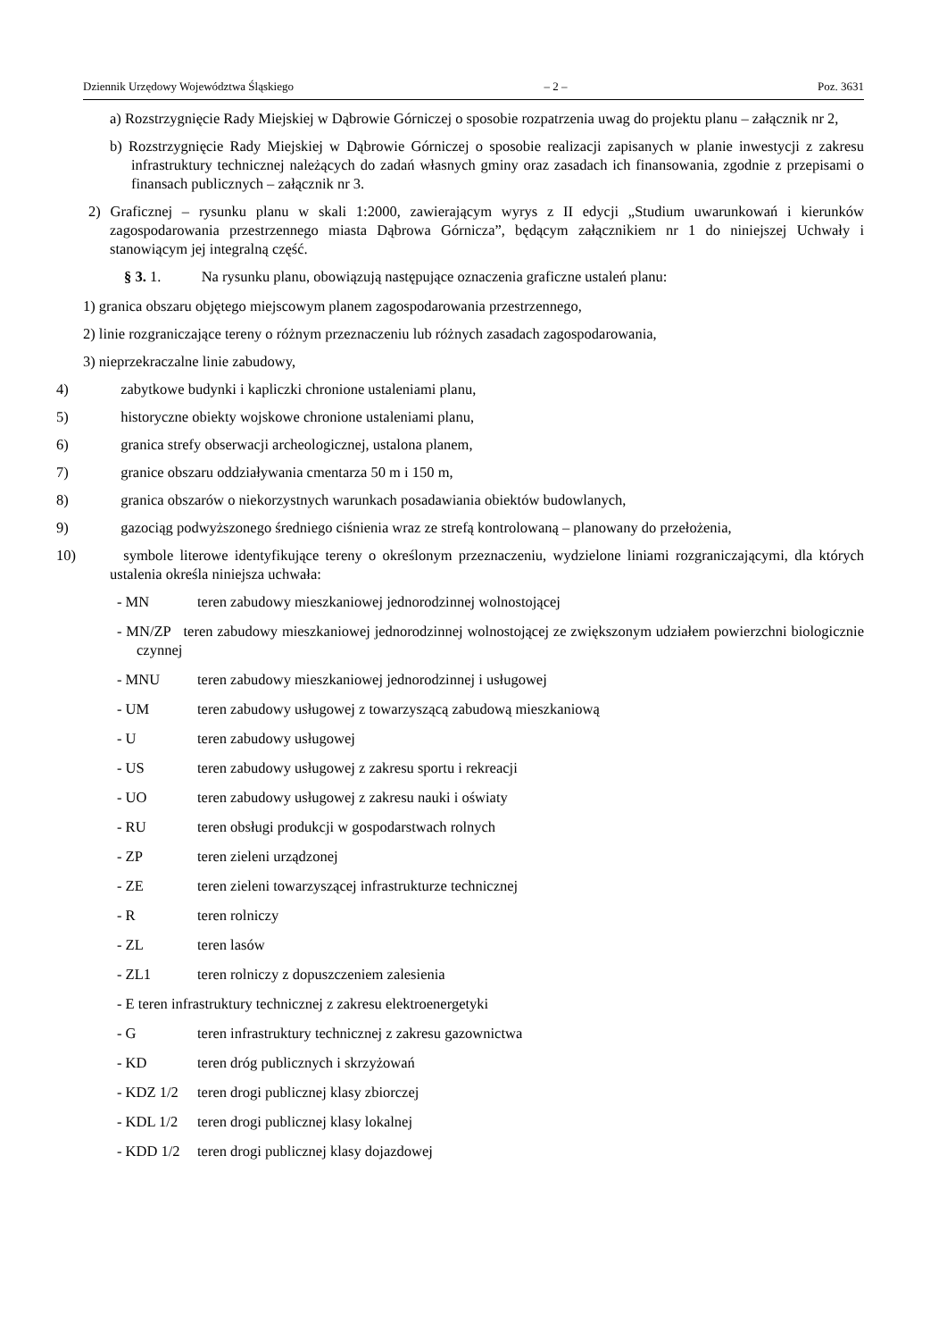Dziennik Urzędowy Województwa Śląskiego – 2 – Poz. 3631
a) Rozstrzygnięcie Rady Miejskiej w Dąbrowie Górniczej o sposobie rozpatrzenia uwag do projektu planu – załącznik nr 2,
b) Rozstrzygnięcie Rady Miejskiej w Dąbrowie Górniczej o sposobie realizacji zapisanych w planie inwestycji z zakresu infrastruktury technicznej należących do zadań własnych gminy oraz zasadach ich finansowania, zgodnie z przepisami o finansach publicznych – załącznik nr 3.
2) Graficznej – rysunku planu w skali 1:2000, zawierającym wyrys z II edycji „Studium uwarunkowań i kierunków zagospodarowania przestrzennego miasta Dąbrowa Górnicza”, będącym załącznikiem nr 1 do niniejszej Uchwały i stanowiącym jej integralną część.
§ 3. 1. Na rysunku planu, obowiązują następujące oznaczenia graficzne ustaleń planu:
1) granica obszaru objętego miejscowym planem zagospodarowania przestrzennego,
2) linie rozgraniczające tereny o różnym przeznaczeniu lub różnych zasadach zagospodarowania,
3) nieprzekraczalne linie zabudowy,
4) zabytkowe budynki i kapliczki chronione ustaleniami planu,
5) historyczne obiekty wojskowe chronione ustaleniami planu,
6) granica strefy obserwacji archeologicznej, ustalona planem,
7) granice obszaru oddziaływania cmentarza 50 m i 150 m,
8) granica obszarów o niekorzystnych warunkach posadawiania obiektów budowlanych,
9) gazociąg podwyższonego średniego ciśnienia wraz ze strefą kontrolowaną – planowany do przełożenia,
10) symbole literowe identyfikujące tereny o określonym przeznaczeniu, wydzielone liniami rozgraniczającymi, dla których ustalenia określa niniejsza uchwała:
- MN teren zabudowy mieszkaniowej jednorodzinnej wolnostojącej
- MN/ZP teren zabudowy mieszkaniowej jednorodzinnej wolnostojącej ze zwiększonym udziałem powierzchni biologicznie czynnej
- MNU teren zabudowy mieszkaniowej jednorodzinnej i usługowej
- UM teren zabudowy usługowej z towarzyszącą zabudową mieszkaniową
- U teren zabudowy usługowej
- US teren zabudowy usługowej z zakresu sportu i rekreacji
- UO teren zabudowy usługowej z zakresu nauki i oświaty
- RU teren obsługi produkcji w gospodarstwach rolnych
- ZP teren zieleni urządzonej
- ZE teren zieleni towarzyszącej infrastrukturze technicznej
- R teren rolniczy
- ZL teren lasów
- ZL1 teren rolniczy z dopuszczeniem zalesienia
- E teren infrastruktury technicznej z zakresu elektroenergetyki
- G teren infrastruktury technicznej z zakresu gazownictwa
- KD teren dróg publicznych i skrzyżowań
- KDZ 1/2 teren drogi publicznej klasy zbiorczej
- KDL 1/2 teren drogi publicznej klasy lokalnej
- KDD 1/2 teren drogi publicznej klasy dojazdowej